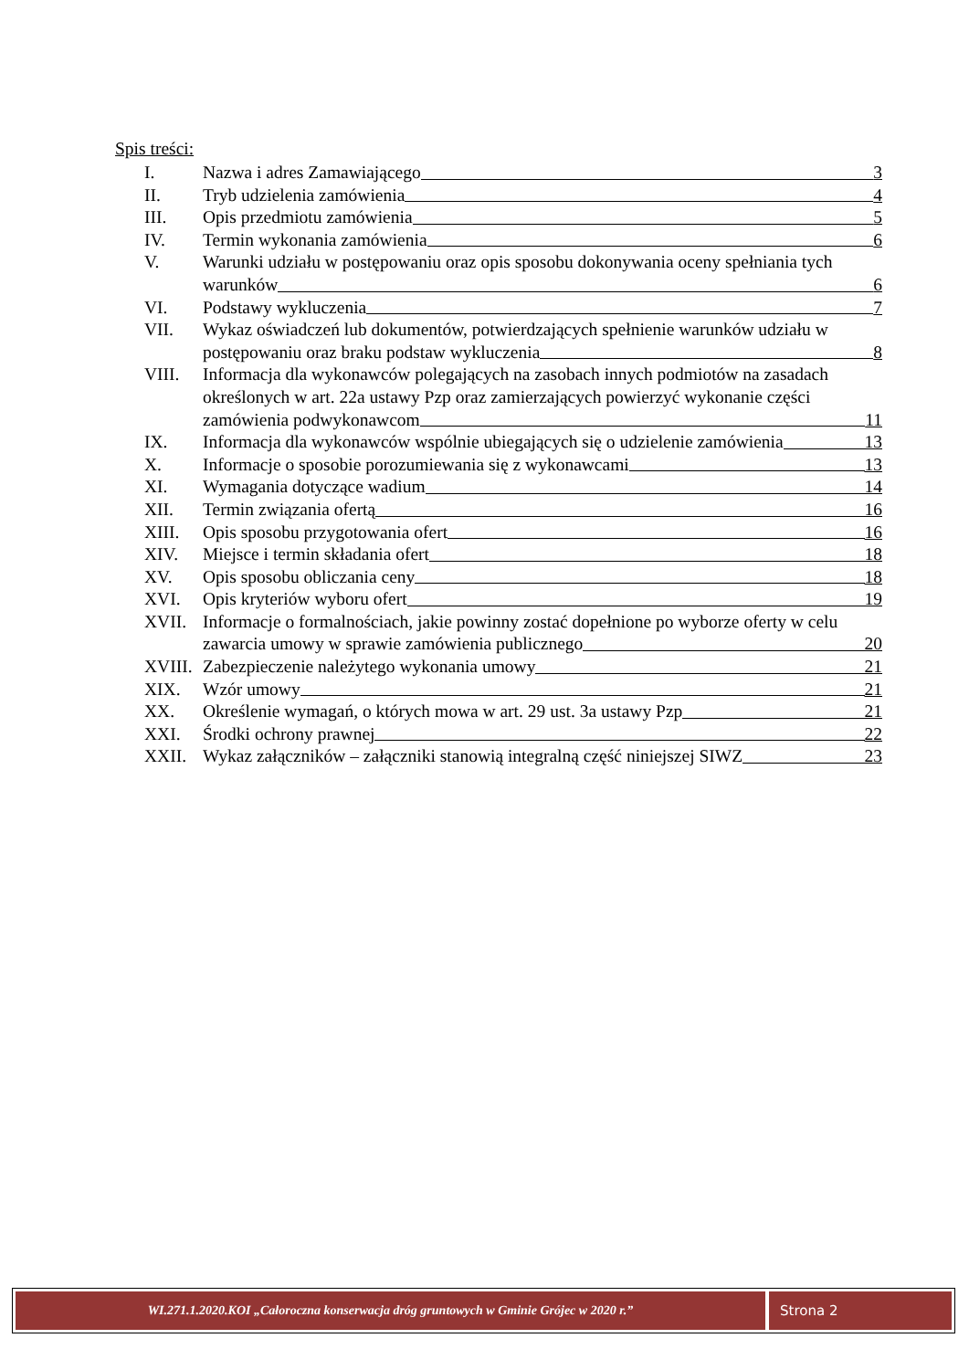Spis treści:
I. Nazwa i adres Zamawiającego 3
II. Tryb udzielenia zamówienia 4
III. Opis przedmiotu zamówienia 5
IV. Termin wykonania zamówienia 6
V. Warunki udziału w postępowaniu oraz opis sposobu dokonywania oceny spełniania tych
warunków 6
VI. Podstawy wykluczenia 7
VII. Wykaz oświadczeń lub dokumentów, potwierdzających spełnienie warunków udziału w
postępowaniu oraz braku podstaw wykluczenia 8
VIII. Informacja dla wykonawców polegających na zasobach innych podmiotów na zasadach
określonych w art. 22a ustawy Pzp oraz zamierzających powierzyć wykonanie części
zamówienia podwykonawcom 11
IX. Informacja dla wykonawców wspólnie ubiegających się o udzielenie zamówienia 13
X. Informacje o sposobie porozumiewania się z wykonawcami 13
XI. Wymagania dotyczące wadium 14
XII. Termin związania ofertą 16
XIII. Opis sposobu przygotowania ofert 16
XIV. Miejsce i termin składania ofert 18
XV. Opis sposobu obliczania ceny 18
XVI. Opis kryteriów wyboru ofert 19
XVII. Informacje o formalnościach, jakie powinny zostać dopełnione po wyborze oferty w celu
zawarcia umowy w sprawie zamówienia publicznego 20
XVIII.
Zabezpieczenie należytego wykonania umowy 21
XIX. Wzór umowy 21
XX. Określenie wymagań, o których mowa w art. 29 ust. 3a ustawy Pzp 21
XXI. Środki ochrony prawnej 22
XXII. Wykaz załączników – załączniki stanowią integralną część niniejszej SIWZ 23
WI.271.1.2020.KOI „Całoroczna konserwacja dróg gruntowych w Gminie Grójec w 2020 r.”
Strona 2